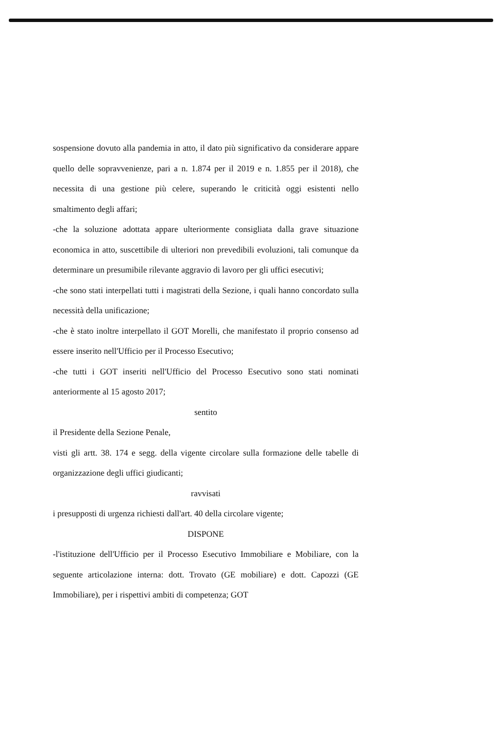sospensione dovuto alla pandemia in atto, il dato più significativo da considerare appare quello delle sopravvenienze, pari a n. 1.874 per il 2019 e n. 1.855 per il 2018), che necessita di una gestione più celere, superando le criticità oggi esistenti nello smaltimento degli affari;
-che la soluzione adottata appare ulteriormente consigliata dalla grave situazione economica in atto, suscettibile di ulteriori non prevedibili evoluzioni, tali comunque da determinare un presumibile rilevante aggravio di lavoro per gli uffici esecutivi;
-che sono stati interpellati tutti i magistrati della Sezione, i quali hanno concordato sulla necessità della unificazione;
-che è stato inoltre interpellato il GOT Morelli, che manifestato il proprio consenso ad essere inserito nell'Ufficio per il Processo Esecutivo;
-che tutti i GOT inseriti nell'Ufficio del Processo Esecutivo sono stati nominati anteriormente al 15 agosto 2017;
sentito
il Presidente della Sezione Penale,
visti gli artt. 38. 174 e segg. della vigente circolare sulla formazione delle tabelle di organizzazione degli uffici giudicanti;
ravvisati
i presupposti di urgenza richiesti dall'art. 40 della circolare vigente;
DISPONE
-l'istituzione dell'Ufficio per il Processo Esecutivo Immobiliare e Mobiliare, con la seguente articolazione interna: dott. Trovato (GE mobiliare) e dott. Capozzi (GE Immobiliare), per i rispettivi ambiti di competenza; GOT